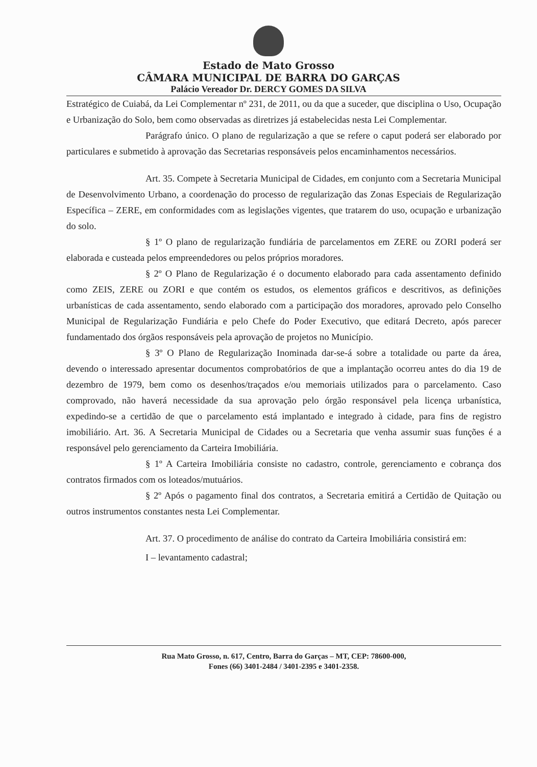Estado de Mato Grosso
CÂMARA MUNICIPAL DE BARRA DO GARÇAS
Palácio Vereador Dr. DERCY GOMES DA SILVA
Estratégico de Cuiabá, da Lei Complementar nº 231, de 2011, ou da que a suceder, que disciplina o Uso, Ocupação e Urbanização do Solo, bem como observadas as diretrizes já estabelecidas nesta Lei Complementar.
Parágrafo único. O plano de regularização a que se refere o caput poderá ser elaborado por particulares e submetido à aprovação das Secretarias responsáveis pelos encaminhamentos necessários.
Art. 35. Compete à Secretaria Municipal de Cidades, em conjunto com a Secretaria Municipal de Desenvolvimento Urbano, a coordenação do processo de regularização das Zonas Especiais de Regularização Específica – ZERE, em conformidades com as legislações vigentes, que tratarem do uso, ocupação e urbanização do solo.
§ 1º O plano de regularização fundiária de parcelamentos em ZERE ou ZORI poderá ser elaborada e custeada pelos empreendedores ou pelos próprios moradores.
§ 2º O Plano de Regularização é o documento elaborado para cada assentamento definido como ZEIS, ZERE ou ZORI e que contém os estudos, os elementos gráficos e descritivos, as definições urbanísticas de cada assentamento, sendo elaborado com a participação dos moradores, aprovado pelo Conselho Municipal de Regularização Fundiária e pelo Chefe do Poder Executivo, que editará Decreto, após parecer fundamentado dos órgãos responsáveis pela aprovação de projetos no Município.
§ 3º O Plano de Regularização Inominada dar-se-á sobre a totalidade ou parte da área, devendo o interessado apresentar documentos comprobatórios de que a implantação ocorreu antes do dia 19 de dezembro de 1979, bem como os desenhos/traçados e/ou memoriais utilizados para o parcelamento. Caso comprovado, não haverá necessidade da sua aprovação pelo órgão responsável pela licença urbanística, expedindo-se a certidão de que o parcelamento está implantado e integrado à cidade, para fins de registro imobiliário. Art. 36. A Secretaria Municipal de Cidades ou a Secretaria que venha assumir suas funções é a responsável pelo gerenciamento da Carteira Imobiliária.
§ 1º A Carteira Imobiliária consiste no cadastro, controle, gerenciamento e cobrança dos contratos firmados com os loteados/mutuários.
§ 2º Após o pagamento final dos contratos, a Secretaria emitirá a Certidão de Quitação ou outros instrumentos constantes nesta Lei Complementar.
Art. 37. O procedimento de análise do contrato da Carteira Imobiliária consistirá em:
I – levantamento cadastral;
Rua Mato Grosso, n. 617, Centro, Barra do Garças – MT, CEP: 78600-000,
Fones (66) 3401-2484 / 3401-2395 e 3401-2358.